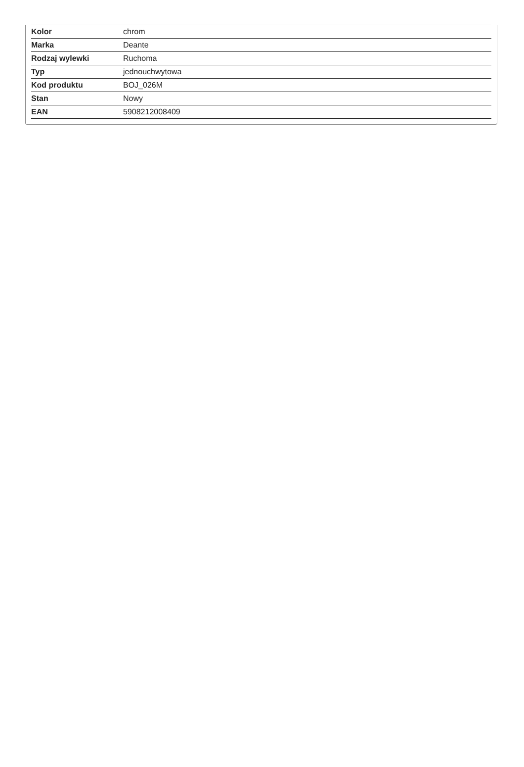| Kolor | chrom |
| Marka | Deante |
| Rodzaj wylewki | Ruchoma |
| Typ | jednouchwytowa |
| Kod produktu | BOJ_026M |
| Stan | Nowy |
| EAN | 5908212008409 |